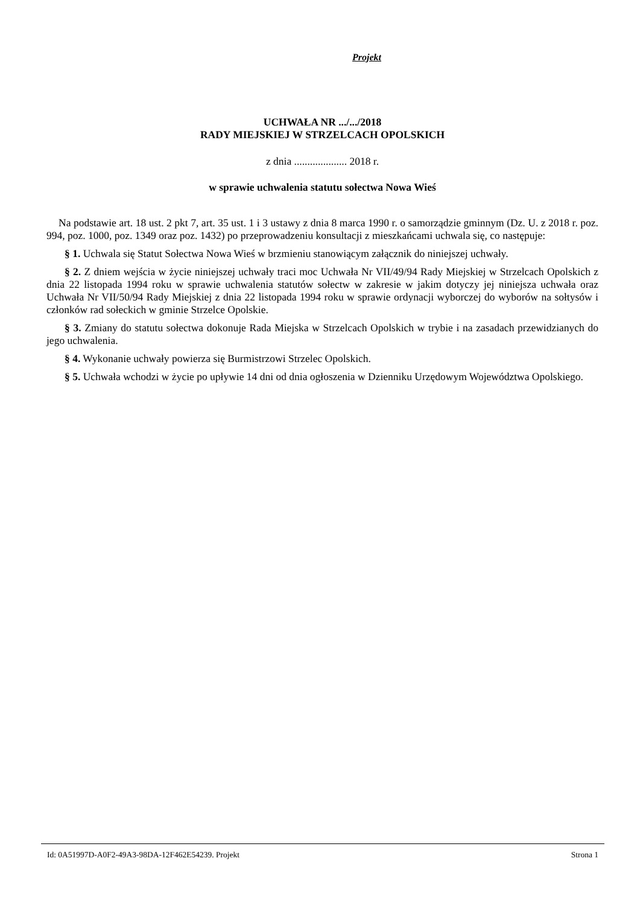Projekt
UCHWAŁA NR .../.../2018
RADY MIEJSKIEJ W STRZELCACH OPOLSKICH
z dnia .................... 2018 r.
w sprawie uchwalenia statutu sołectwa Nowa Wieś
Na podstawie art. 18 ust. 2 pkt 7, art. 35 ust. 1 i 3 ustawy z dnia 8 marca 1990 r. o samorządzie gminnym (Dz. U. z 2018 r. poz. 994, poz. 1000, poz. 1349 oraz poz. 1432) po przeprowadzeniu konsultacji z mieszkańcami uchwala się, co następuje:
§ 1. Uchwala się Statut Sołectwa Nowa Wieś w brzmieniu stanowiącym załącznik do niniejszej uchwały.
§ 2. Z dniem wejścia w życie niniejszej uchwały traci moc Uchwała Nr VII/49/94 Rady Miejskiej w Strzelcach Opolskich z dnia 22 listopada 1994 roku w sprawie uchwalenia statutów sołectw w zakresie w jakim dotyczy jej niniejsza uchwała oraz Uchwała Nr VII/50/94 Rady Miejskiej z dnia 22 listopada 1994 roku w sprawie ordynacji wyborczej do wyborów na sołtysów i członków rad sołeckich w gminie Strzelce Opolskie.
§ 3. Zmiany do statutu sołectwa dokonuje Rada Miejska w Strzelcach Opolskich w trybie i na zasadach przewidzianych do jego uchwalenia.
§ 4. Wykonanie uchwały powierza się Burmistrzowi Strzelec Opolskich.
§ 5. Uchwała wchodzi w życie po upływie 14 dni od dnia ogłoszenia w Dzienniku Urzędowym Województwa Opolskiego.
Id: 0A51997D-A0F2-49A3-98DA-12F462E54239. Projekt Strona 1